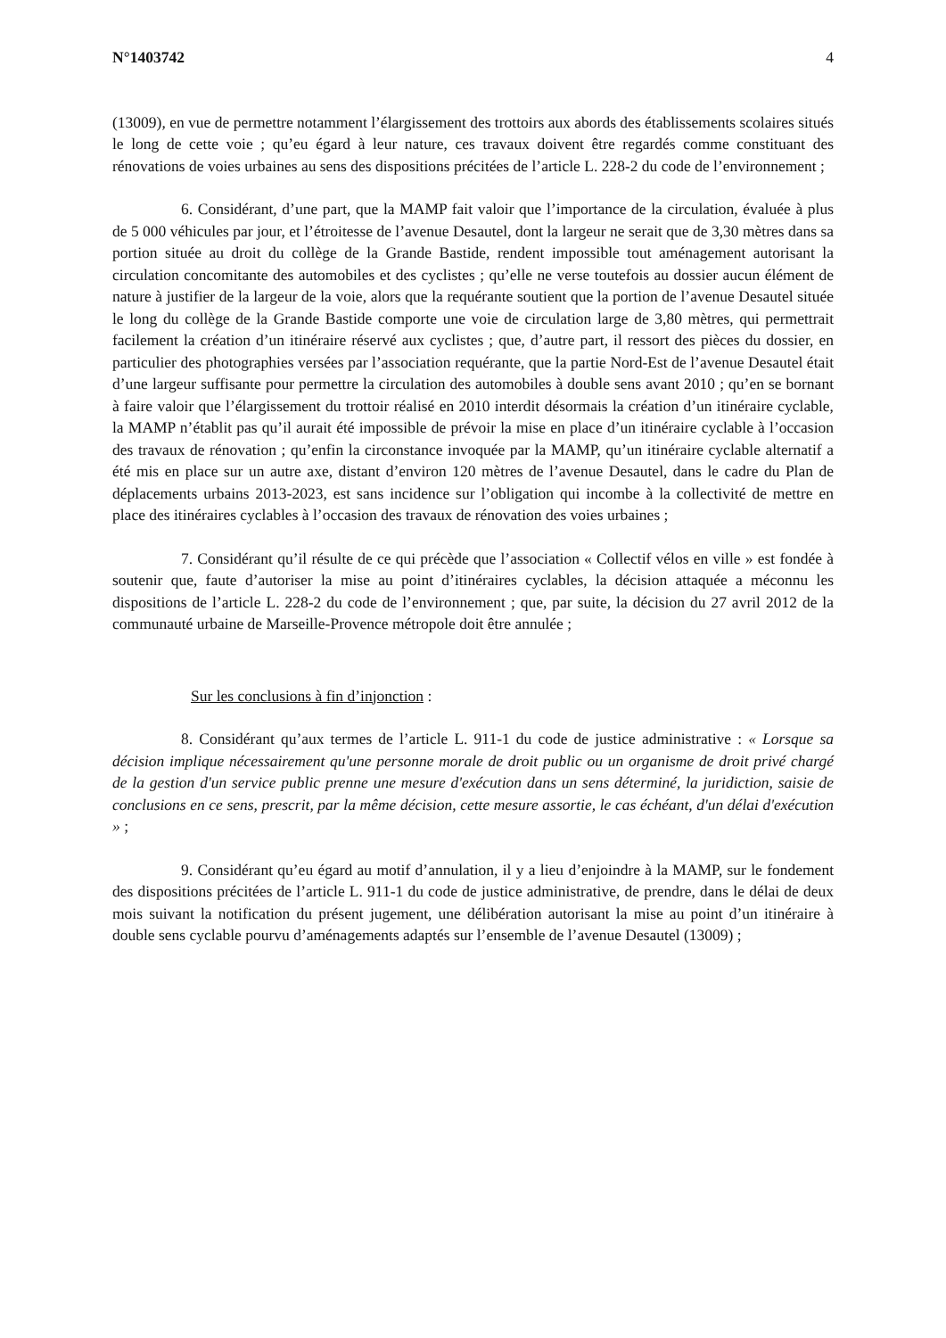N°1403742 4
(13009), en vue de permettre notamment l’élargissement des trottoirs aux abords des établissements scolaires situés le long de cette voie ; qu’eu égard à leur nature, ces travaux doivent être regardés comme constituant des rénovations de voies urbaines au sens des dispositions précitées de l’article L. 228-2 du code de l’environnement ;
6. Considérant, d’une part, que la MAMP fait valoir que l’importance de la circulation, évaluée à plus de 5 000 véhicules par jour, et l’étroitesse de l’avenue Desautel, dont la largeur ne serait que de 3,30 mètres dans sa portion située au droit du collège de la Grande Bastide, rendent impossible tout aménagement autorisant la circulation concomitante des automobiles et des cyclistes ; qu’elle ne verse toutefois au dossier aucun élément de nature à justifier de la largeur de la voie, alors que la requérante soutient que la portion de l’avenue Desautel située le long du collège de la Grande Bastide comporte une voie de circulation large de 3,80 mètres, qui permettrait facilement la création d’un itinéraire réservé aux cyclistes ; que, d’autre part, il ressort des pièces du dossier, en particulier des photographies versées par l’association requérante, que la partie Nord-Est de l’avenue Desautel était d’une largeur suffisante pour permettre la circulation des automobiles à double sens avant 2010 ; qu’en se bornant à faire valoir que l’élargissement du trottoir réalisé en 2010 interdit désormais la création d’un itinéraire cyclable, la MAMP n’établit pas qu’il aurait été impossible de prévoir la mise en place d’un itinéraire cyclable à l’occasion des travaux de rénovation ; qu’enfin la circonstance invoquée par la MAMP, qu’un itinéraire cyclable alternatif a été mis en place sur un autre axe, distant d’environ 120 mètres de l’avenue Desautel, dans le cadre du Plan de déplacements urbains 2013-2023, est sans incidence sur l’obligation qui incombe à la collectivité de mettre en place des itinéraires cyclables à l’occasion des travaux de rénovation des voies urbaines ;
7. Considérant qu’il résulte de ce qui précède que l’association « Collectif vélos en ville » est fondée à soutenir que, faute d’autoriser la mise au point d’itinéraires cyclables, la décision attaquée a méconnu les dispositions de l’article L. 228-2 du code de l’environnement ; que, par suite, la décision du 27 avril 2012 de la communauté urbaine de Marseille-Provence métropole doit être annulée ;
Sur les conclusions à fin d’injonction :
8. Considérant qu’aux termes de l’article L. 911-1 du code de justice administrative : « Lorsque sa décision implique nécessairement qu'une personne morale de droit public ou un organisme de droit privé chargé de la gestion d'un service public prenne une mesure d'exécution dans un sens déterminé, la juridiction, saisie de conclusions en ce sens, prescrit, par la même décision, cette mesure assortie, le cas échéant, d'un délai d'exécution » ;
9. Considérant qu’eu égard au motif d’annulation, il y a lieu d’enjoindre à la MAMP, sur le fondement des dispositions précitées de l’article L. 911-1 du code de justice administrative, de prendre, dans le délai de deux mois suivant la notification du présent jugement, une délibération autorisant la mise au point d’un itinéraire à double sens cyclable pourvu d’aménagements adaptés sur l’ensemble de l’avenue Desautel (13009) ;